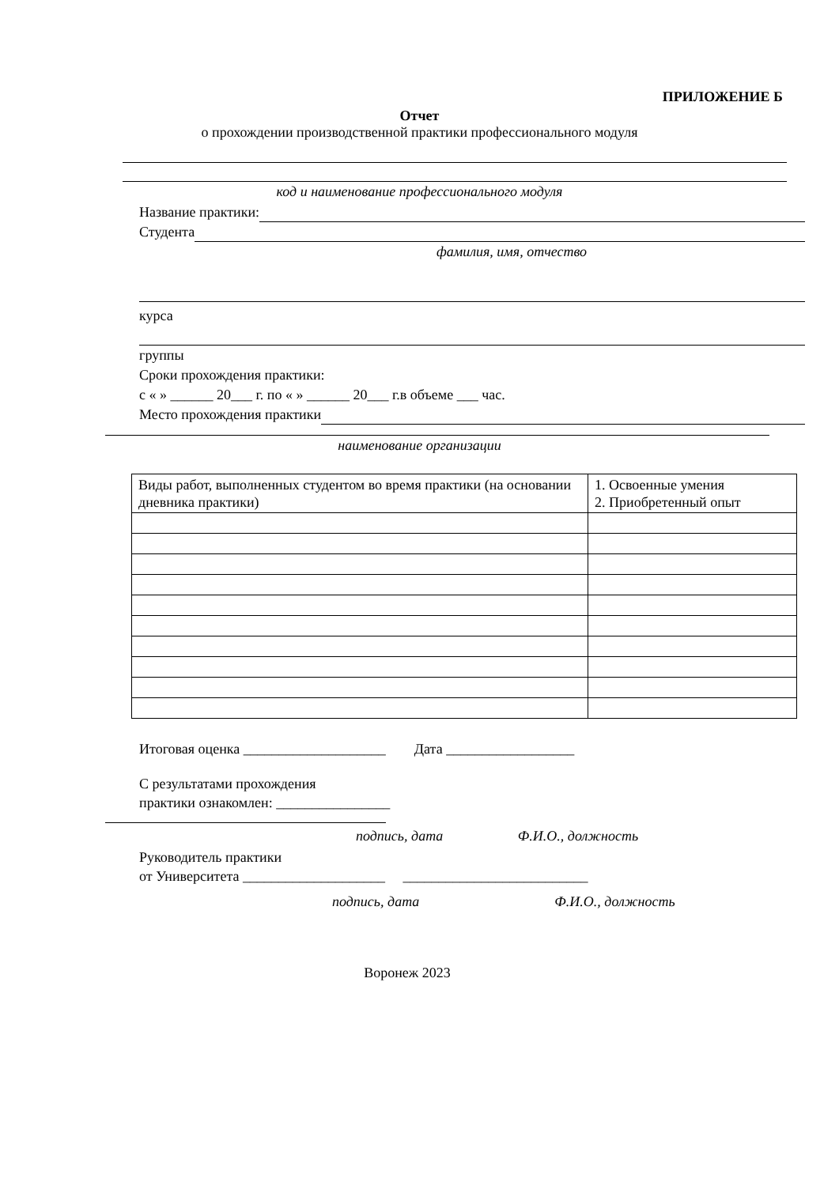ПРИЛОЖЕНИЕ Б
Отчет
о прохождении производственной практики профессионального модуля
код и наименование профессионального модуля
Название практики:
Студента
фамилия, имя, отчество
курса
группы
Сроки прохождения практики:
с « » ______ 20___ г. по « » ______ 20___ г.в объеме ___ час.
Место прохождения практики
наименование организации
| Виды работ, выполненных студентом во время практики (на основании дневника практики) | 1. Освоенные умения 2. Приобретенный опыт |
Итоговая оценка ____________________ Дата __________________
С результатами прохождения
практики ознакомлен: ________________
подпись, дата Ф.И.О., должность
Руководитель практики
от Университета ____________________ __________________________
подпись, дата Ф.И.О., должность
Воронеж 2023